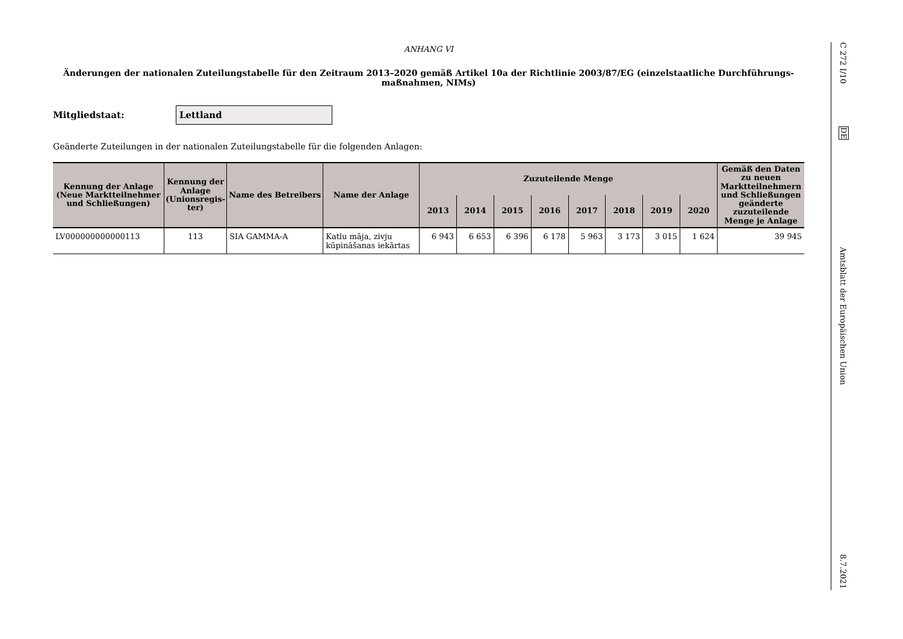ANHANG VI
Änderungen der nationalen Zuteilungstabelle für den Zeitraum 2013–2020 gemäß Artikel 10a der Richtlinie 2003/87/EG (einzelstaatliche Durchführungs-maßnahmen, NIMs)
Mitgliedstaat:
Lettland
Geänderte Zuteilungen in der nationalen Zuteilungstabelle für die folgenden Anlagen:
| Kennung der Anlage (Neue Marktteilnehmer und Schließungen) | Kennung der Anlage (Unionsregis-ter) | Name des Betreibers | Name der Anlage | Zuzuteilende Menge | | | | | | | | Gemäß den Daten zu neuen Marktteilnehmern und Schließungen geänderte zuzuteilende Menge je Anlage |
| --- | --- | --- | --- | --- | --- | --- | --- | --- | --- | --- | --- | --- |
| | | | | 2013 | 2014 | 2015 | 2016 | 2017 | 2018 | 2019 | 2020 | |
| LV000000000000113 | 113 | SIA GAMMA-A | Katlu māja, zivju kūpināšanas iekārtas | 6 943 | 6 653 | 6 396 | 6 178 | 5 963 | 3 173 | 3 015 | 1 624 | 39 945 |
C 272 I/10
DE
Amtsblatt der Europäischen Union
8.7.2021